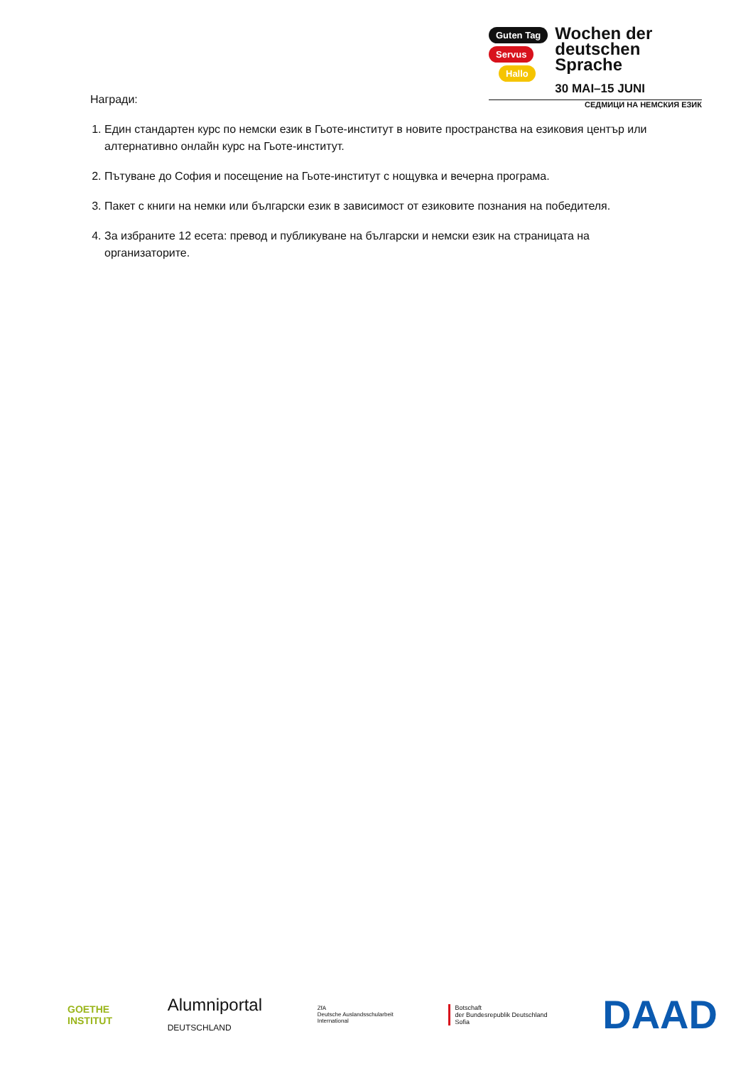Guten Tag
Servus
Hallo
Wochen der
deutschen
Sprache
30 MAI–15 JUNI
СЕДМИЦИ НА НЕМСКИЯ ЕЗИК
Награди:
1. Един стандартен курс по немски език в Гьоте-институт в новите пространства на езиковия център или алтернативно онлайн курс на Гьоте-институт.
2. Пътуване до София и посещение на Гьоте-институт с нощувка и вечерна програма.
3. Пакет с книги на немки или български език в зависимост от езиковите познания на победителя.
4. За избраните 12 есета: превод и публикуване на български и немски език на страницата на организаторите.
GOETHE
INSTITUT
Alumniportal
DEUTSCHLAND
ZfA
Deutsche Auslandsschularbeit
International
Botschaft
der Bundesrepublik Deutschland
Sofia
DAAD